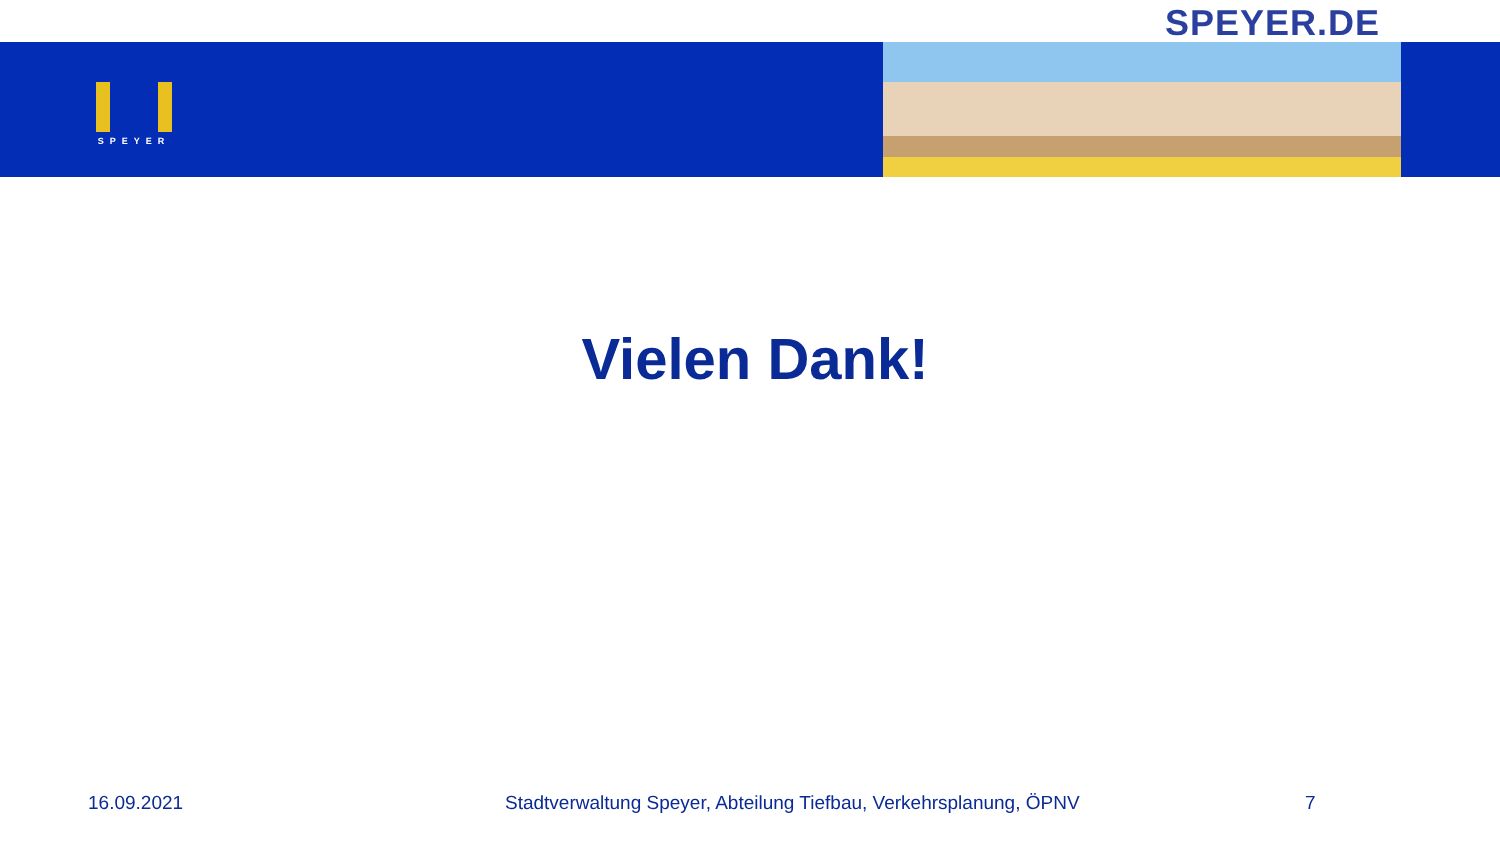SPEYER.DE
SPEYER
Vielen Dank!
16.09.2021 Stadtverwaltung Speyer, Abteilung Tiefbau, Verkehrsplanung, ÖPNV 7